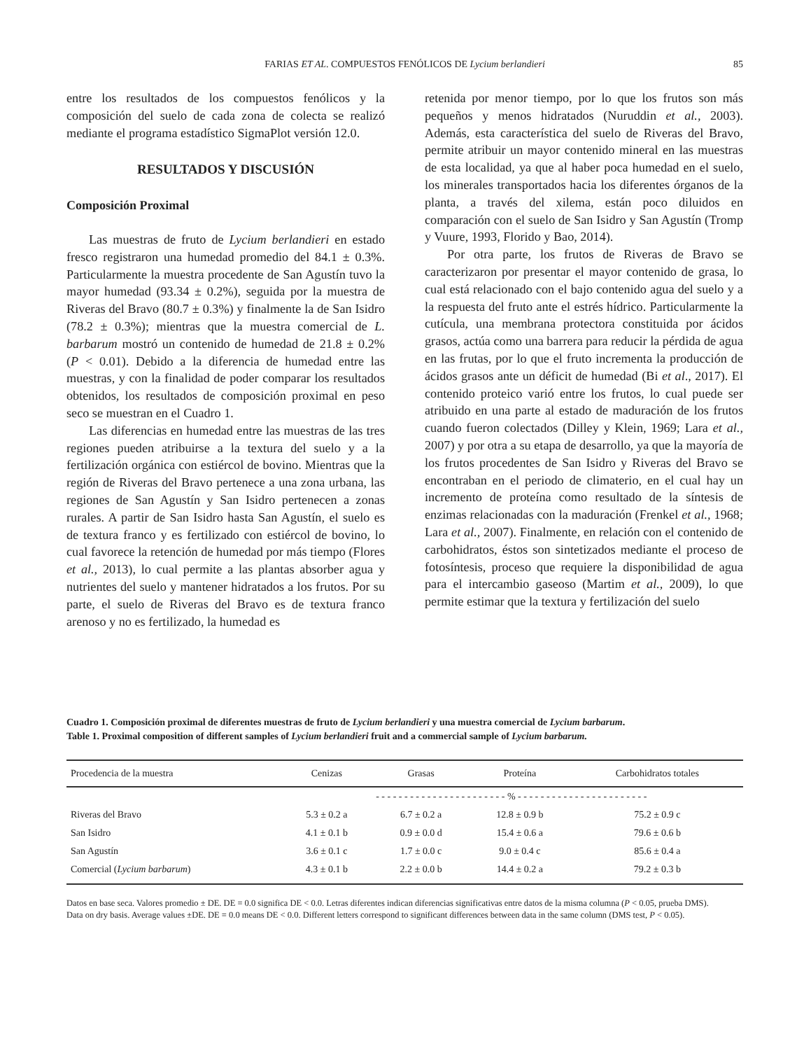FARIAS ET AL. COMPUESTOS FENÓLICOS DE Lycium berlandieri
85
entre los resultados de los compuestos fenólicos y la composición del suelo de cada zona de colecta se realizó mediante el programa estadístico SigmaPlot versión 12.0.
RESULTADOS Y DISCUSIÓN
Composición Proximal
Las muestras de fruto de Lycium berlandieri en estado fresco registraron una humedad promedio del 84.1 ± 0.3%. Particularmente la muestra procedente de San Agustín tuvo la mayor humedad (93.34 ± 0.2%), seguida por la muestra de Riveras del Bravo (80.7 ± 0.3%) y finalmente la de San Isidro (78.2 ± 0.3%); mientras que la muestra comercial de L. barbarum mostró un contenido de humedad de 21.8 ± 0.2% (P < 0.01). Debido a la diferencia de humedad entre las muestras, y con la finalidad de poder comparar los resultados obtenidos, los resultados de composición proximal en peso seco se muestran en el Cuadro 1.
Las diferencias en humedad entre las muestras de las tres regiones pueden atribuirse a la textura del suelo y a la fertilización orgánica con estiércol de bovino. Mientras que la región de Riveras del Bravo pertenece a una zona urbana, las regiones de San Agustín y San Isidro pertenecen a zonas rurales. A partir de San Isidro hasta San Agustín, el suelo es de textura franco y es fertilizado con estiércol de bovino, lo cual favorece la retención de humedad por más tiempo (Flores et al., 2013), lo cual permite a las plantas absorber agua y nutrientes del suelo y mantener hidratados a los frutos. Por su parte, el suelo de Riveras del Bravo es de textura franco arenoso y no es fertilizado, la humedad es
retenida por menor tiempo, por lo que los frutos son más pequeños y menos hidratados (Nuruddin et al., 2003). Además, esta característica del suelo de Riveras del Bravo, permite atribuir un mayor contenido mineral en las muestras de esta localidad, ya que al haber poca humedad en el suelo, los minerales transportados hacia los diferentes órganos de la planta, a través del xilema, están poco diluidos en comparación con el suelo de San Isidro y San Agustín (Tromp y Vuure, 1993, Florido y Bao, 2014).
Por otra parte, los frutos de Riveras de Bravo se caracterizaron por presentar el mayor contenido de grasa, lo cual está relacionado con el bajo contenido agua del suelo y a la respuesta del fruto ante el estrés hídrico. Particularmente la cutícula, una membrana protectora constituida por ácidos grasos, actúa como una barrera para reducir la pérdida de agua en las frutas, por lo que el fruto incrementa la producción de ácidos grasos ante un déficit de humedad (Bi et al., 2017). El contenido proteico varió entre los frutos, lo cual puede ser atribuido en una parte al estado de maduración de los frutos cuando fueron colectados (Dilley y Klein, 1969; Lara et al., 2007) y por otra a su etapa de desarrollo, ya que la mayoría de los frutos procedentes de San Isidro y Riveras del Bravo se encontraban en el periodo de climaterio, en el cual hay un incremento de proteína como resultado de la síntesis de enzimas relacionadas con la maduración (Frenkel et al., 1968; Lara et al., 2007). Finalmente, en relación con el contenido de carbohidratos, éstos son sintetizados mediante el proceso de fotosíntesis, proceso que requiere la disponibilidad de agua para el intercambio gaseoso (Martim et al., 2009), lo que permite estimar que la textura y fertilización del suelo
Cuadro 1. Composición proximal de diferentes muestras de fruto de Lycium berlandieri y una muestra comercial de Lycium barbarum.
Table 1. Proximal composition of different samples of Lycium berlandieri fruit and a commercial sample of Lycium barbarum.
| Procedencia de la muestra | Cenizas | Grasas | Proteína | Carbohidratos totales |
| --- | --- | --- | --- | --- |
| | - - - - - - - - - - - - - - - - - - - - - - - % - - - - - - - - - - - - - - - - - - - - - - - | | | |
| Riveras del Bravo | 5.3 ± 0.2 a | 6.7 ± 0.2 a | 12.8 ± 0.9 b | 75.2 ± 0.9 c |
| San Isidro | 4.1 ± 0.1 b | 0.9 ± 0.0 d | 15.4 ± 0.6 a | 79.6 ± 0.6 b |
| San Agustín | 3.6 ± 0.1 c | 1.7 ± 0.0 c | 9.0 ± 0.4 c | 85.6 ± 0.4 a |
| Comercial ( Lycium barbarum ) | 4.3 ± 0.1 b | 2.2 ± 0.0 b | 14.4 ± 0.2 a | 79.2 ± 0.3 b |
Datos en base seca. Valores promedio ± DE. DE = 0.0 significa DE < 0.0. Letras diferentes indican diferencias significativas entre datos de la misma columna (P < 0.05, prueba DMS).
Data on dry basis. Average values ±DE. DE = 0.0 means DE < 0.0. Different letters correspond to significant differences between data in the same column (DMS test, P < 0.05).